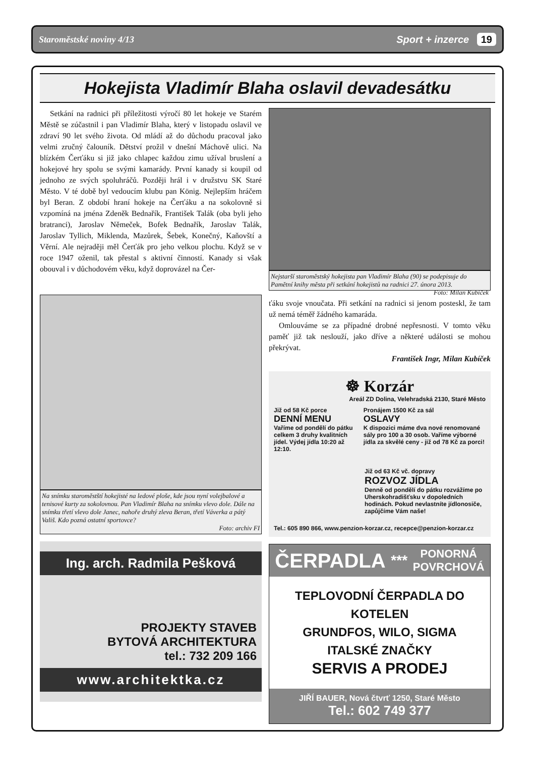Staroměstské noviny 4/13 Sport + inzerce 19
Hokejista Vladimír Blaha oslavil devadesátku
Setkání na radnici při příležitosti výročí 80 let hokeje ve Starém Městě se zúčastnil i pan Vladimír Blaha, který v listopadu oslavil ve zdraví 90 let svého života. Od mládí až do důchodu pracoval jako velmi zručný čalouník. Dětství prožil v dnešní Máchově ulici. Na blízkém Čerťáku si již jako chlapec každou zimu užíval bruslení a hokejové hry spolu se svými kamarády. První kanady si koupil od jednoho ze svých spoluhráčů. Později hrál i v družstvu SK Staré Město. V té době byl vedoucím klubu pan König. Nejlepším hráčem byl Beran. Z období hraní hokeje na Čerťáku a na sokolovně si vzpomíná na jména Zdeněk Bednařík, František Talák (oba byli jeho bratranci), Jaroslav Němeček, Bofek Bednařík, Jaroslav Talák, Jaroslav Tyllich, Miklenda, Mazůrek, Šebek, Konečný, Kaňovští a Věrní. Ale nejraději měl Čerťák pro jeho velkou plochu. Když se v roce 1947 oženil, tak přestal s aktivní činností. Kanady si však obouval i v důchodovém věku, když doprovázel na Čer-
Na snímku staroměstští hokejisté na ledové ploše, kde jsou nyní volejbalové a tenisové kurty za sokolovnou. Pan Vladimír Blaha na snímku vlevo dole. Dále na snímku třetí vlevo dole Janec, nahoře druhý zleva Beran, třetí Váverka a pátý Vališ. Kdo pozná ostatní sportovce?
Foto: archiv FI
Ing. arch. Radmila Pešková
PROJEKTY STAVEB
BYTOVÁ ARCHITEKTURA
tel.: 732 209 166
www.architektka.cz
Nejstarší staroměstský hokejista pan Vladimír Blaha (90) se podepisuje do Pamětní knihy města při setkání hokejistů na radnici 27. února 2013. Foto: Milan Kubíček
ťáku svoje vnoučata. Při setkání na radnici si jenom posteskl, že tam už nemá téměř žádného kamaráda.
Omlouváme se za případné drobné nepřesnosti. V tomto věku paměť již tak neslouží, jako dříve a některé události se mohou překrývat.
František Ingr, Milan Kubíček
☸ Korzár
Areál ZD Dolina, Velehradská 2130, Staré Město
Již od 58 Kč porce
DENNÍ MENU
Vaříme od pondělí do pátku celkem 3 druhy kvalitních jídel. Výdej jídla 10:20 až 12:10.
Pronájem 1500 Kč za sál
OSLAVY
K dispozici máme dva nové renomované sály pro 100 a 30 osob. Vaříme výborné jídla za skvělé ceny - již od 78 Kč za porci!
Již od 63 Kč vč. dopravy
ROZVOZ JÍDLA
Denně od pondělí do pátku rozvážíme po Uherskohradišťsku v dopoledních hodinách. Pokud nevlastníte jídlonosiče, zapůjčíme Vám naše!
Tel.: 605 890 866, www.penzion-korzar.cz, recepce@penzion-korzar.cz
ČERPADLA *** PONORNÁ
POVRCHOVÁ
TEPLOVODNÍ ČERPADLA DO KOTELEN
GRUNDFOS, WILO, SIGMA
ITALSKÉ ZNAČKY
SERVIS A PRODEJ
JIŘÍ BAUER, Nová čtvrť 1250, Staré Město
Tel.: 602 749 377